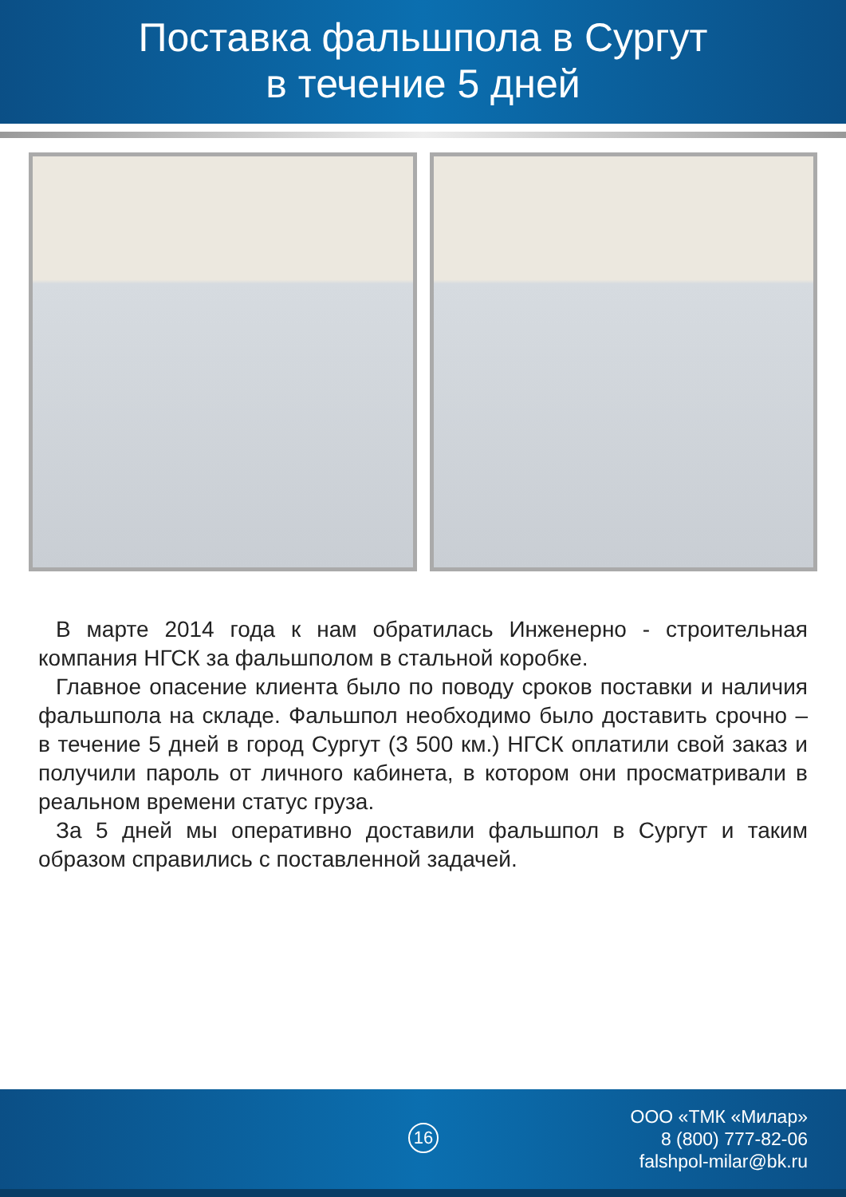Поставка фальшпола в Сургут
в течение 5 дней
В марте 2014 года к нам обратилась Инженерно - строительная компания НГСК за фальшполом в стальной коробке.
Главное опасение клиента было по поводу сроков поставки и наличия фальшпола на складе. Фальшпол необходимо было доставить срочно – в течение 5 дней в город Сургут (3 500 км.) НГСК оплатили свой заказ и получили пароль от личного кабинета, в котором они просматривали в реальном времени статус груза.
За 5 дней мы оперативно доставили фальшпол в Сургут и таким образом справились с поставленной задачей.
16
ООО «ТМК «Милар»
8 (800) 777-82-06
falshpol-milar@bk.ru